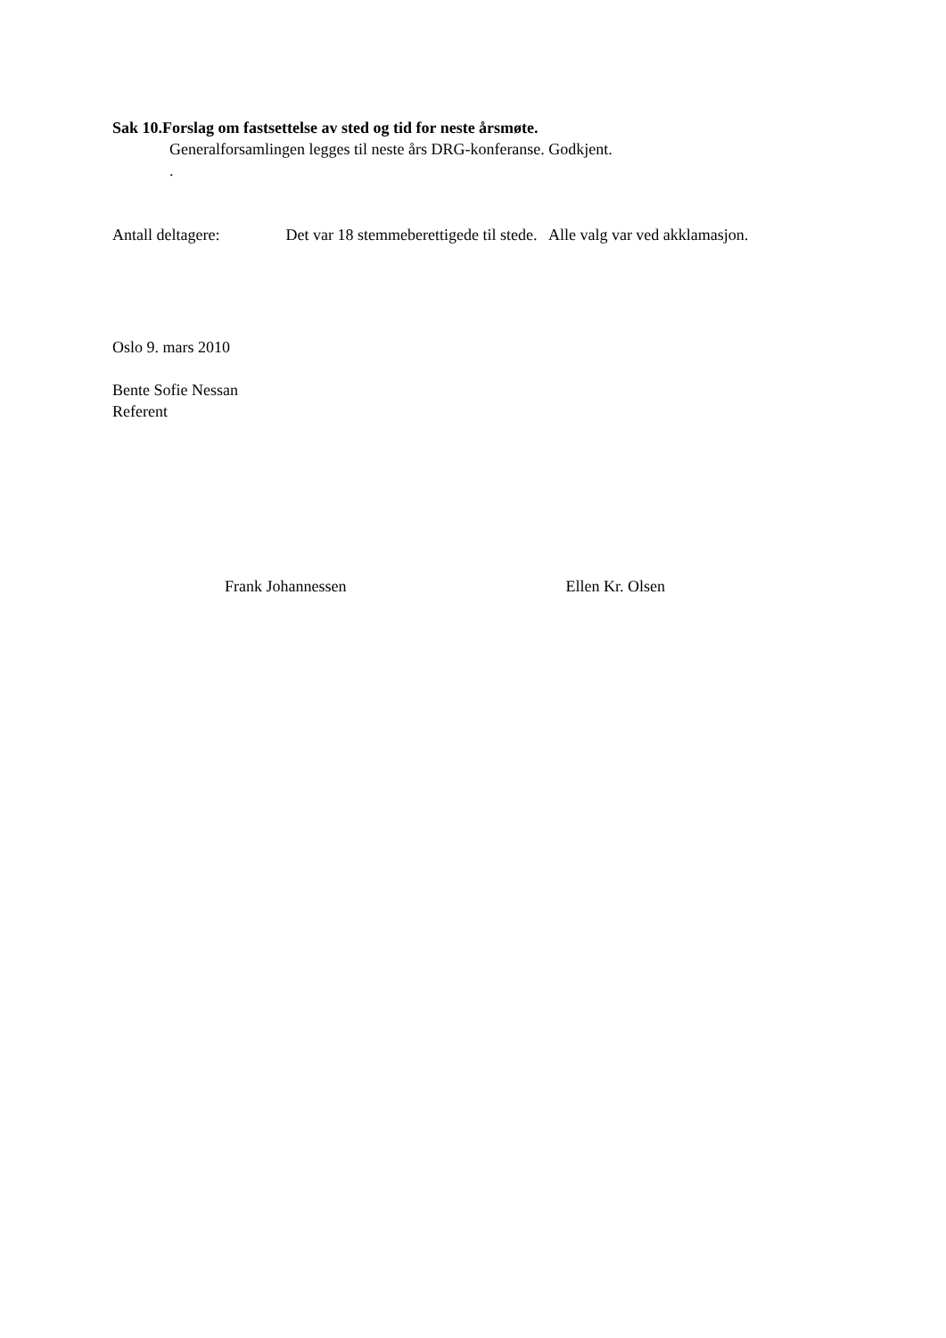Sak 10.Forslag om fastsettelse av sted og tid for neste årsmøte.
Generalforsamlingen legges til neste års DRG-konferanse. Godkjent.
.
Antall deltagere: Det var 18 stemmeberettigede til stede. Alle valg var ved akklamasjon.
Oslo 9. mars 2010
Bente Sofie Nessan
Referent
Frank Johannessen Ellen Kr. Olsen